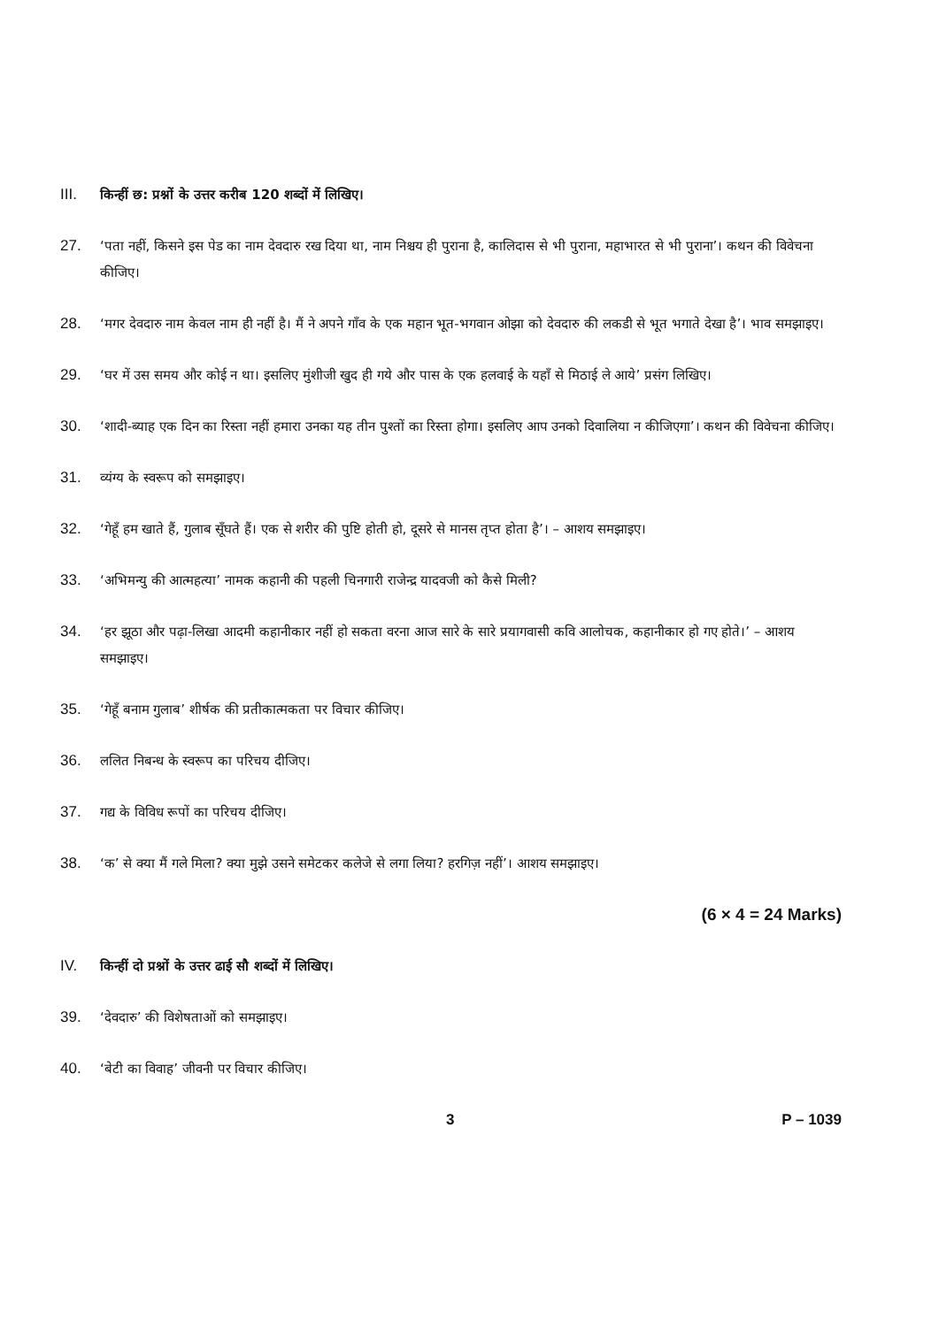III. किन्हीं छ: प्रश्नों के उत्तर करीब 120 शब्दों में लिखिए।
27. ‘पता नहीं, किसने इस पेड का नाम देवदारु रख दिया था, नाम निश्चय ही पुराना है, कालिदास से भी पुराना, महाभारत से भी पुराना’। कथन की विवेचना कीजिए।
28. ‘मगर देवदारु नाम केवल नाम ही नहीं है। मैं ने अपने गाँव के एक महान भूत-भगवान ओझा को देवदारु की लकडी से भूत भगाते देखा है’। भाव समझाइए।
29. ‘घर में उस समय और कोई न था। इसलिए मुंशीजी खुद ही गये और पास के एक हलवाई के यहाँ से मिठाई ले आये’ प्रसंग लिखिए।
30. ‘शादी-ब्याह एक दिन का रिस्ता नहीं हमारा उनका यह तीन पुश्तों का रिस्ता होगा। इसलिए आप उनको दिवालिया न कीजिएगा’। कथन की विवेचना कीजिए।
31. व्यंग्य के स्वरूप को समझाइए।
32. ‘गेहूँ हम खाते हैं, गुलाब सूँघते हैं। एक से शरीर की पुष्टि होती हो, दूसरे से मानस तृप्त होता है’। – आशय समझाइए।
33. ‘अभिमन्यु की आत्महत्या’ नामक कहानी की पहली चिनगारी राजेन्द्र यादवजी को कैसे मिली?
34. ‘हर झूठा और पढ़ा-लिखा आदमी कहानीकार नहीं हो सकता वरना आज सारे के सारे प्रयागवासी कवि आलोचक, कहानीकार हो गए होते।’ – आशय समझाइए।
35. ‘गेहूँ बनाम गुलाब’ शीर्षक की प्रतीकात्मकता पर विचार कीजिए।
36. ललित निबन्ध के स्वरूप का परिचय दीजिए।
37. गद्य के विविध रूपों का परिचय दीजिए।
38. ‘क’ से क्या मैं गले मिला? क्या मुझे उसने समेटकर कलेजे से लगा लिया? हरगिज़ नहीं’। आशय समझाइए।
(6 × 4 = 24 Marks)
IV. किन्हीं दो प्रश्नों के उत्तर ढाई सौ शब्दों में लिखिए।
39. ‘देवदारु’ की विशेषताओं को समझाइए।
40. ‘बेटी का विवाह’ जीवनी पर विचार कीजिए।
3 P – 1039